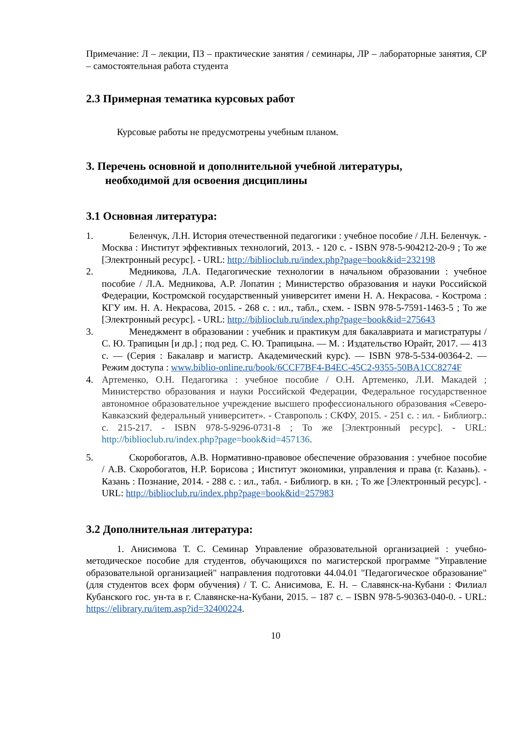Примечание: Л – лекции, ПЗ – практические занятия / семинары, ЛР – лабораторные занятия, СР – самостоятельная работа студента
2.3 Примерная тематика курсовых работ
Курсовые работы не предусмотрены учебным планом.
3. Перечень основной и дополнительной учебной литературы,
необходимой для освоения дисциплины
3.1 Основная литература:
1. Беленчук, Л.Н. История отечественной педагогики : учебное пособие / Л.Н. Беленчук. - Москва : Институт эффективных технологий, 2013. - 120 с. - ISBN 978-5-904212-20-9 ; То же [Электронный ресурс]. - URL: http://biblioclub.ru/index.php?page=book&id=232198
2. Медникова, Л.А. Педагогические технологии в начальном образовании : учебное пособие / Л.А. Медникова, А.Р. Лопатин ; Министерство образования и науки Российской Федерации, Костромской государственный университет имени Н. А. Некрасова. - Кострома : КГУ им. Н. А. Некрасова, 2015. - 268 с. : ил., табл., схем. - ISBN 978-5-7591-1463-5 ; То же [Электронный ресурс]. - URL: http://biblioclub.ru/index.php?page=book&id=275643
3. Менеджмент в образовании : учебник и практикум для бакалавриата и магистратуры / С. Ю. Трапицын [и др.] ; под ред. С. Ю. Трапицына. — М. : Издательство Юрайт, 2017. — 413 с. — (Серия : Бакалавр и магистр. Академический курс). — ISBN 978-5-534-00364-2. — Режим доступа : www.biblio-online.ru/book/6CCF7BF4-B4EC-45C2-9355-50BA1CC8274F
4. Артеменко, О.Н. Педагогика : учебное пособие / О.Н. Артеменко, Л.И. Макадей ; Министерство образования и науки Российской Федерации, Федеральное государственное автономное образовательное учреждение высшего профессионального образования «Северо-Кавказский федеральный университет». - Ставрополь : СКФУ, 2015. - 251 с. : ил. - Библиогр.: с. 215-217. - ISBN 978-5-9296-0731-8 ; То же [Электронный ресурс]. - URL: http://biblioclub.ru/index.php?page=book&id=457136.
5. Скоробогатов, А.В. Нормативно-правовое обеспечение образования : учебное пособие / А.В. Скоробогатов, Н.Р. Борисова ; Институт экономики, управления и права (г. Казань). - Казань : Познание, 2014. - 288 с. : ил., табл. - Библиогр. в кн. ; То же [Электронный ресурс]. - URL: http://biblioclub.ru/index.php?page=book&id=257983
3.2 Дополнительная литература:
1. Анисимова Т. С. Семинар Управление образовательной организацией : учебно-методическое пособие для студентов, обучающихся по магистерской программе "Управление образовательной организацией" направления подготовки 44.04.01 "Педагогическое образование" (для студентов всех форм обучения) / Т. С. Анисимова, Е. Н. – Славянск-на-Кубани : Филиал Кубанского гос. ун-та в г. Славянске-на-Кубани, 2015. – 187 с. – ISBN 978-5-90363-040-0. - URL: https://elibrary.ru/item.asp?id=32400224.
10